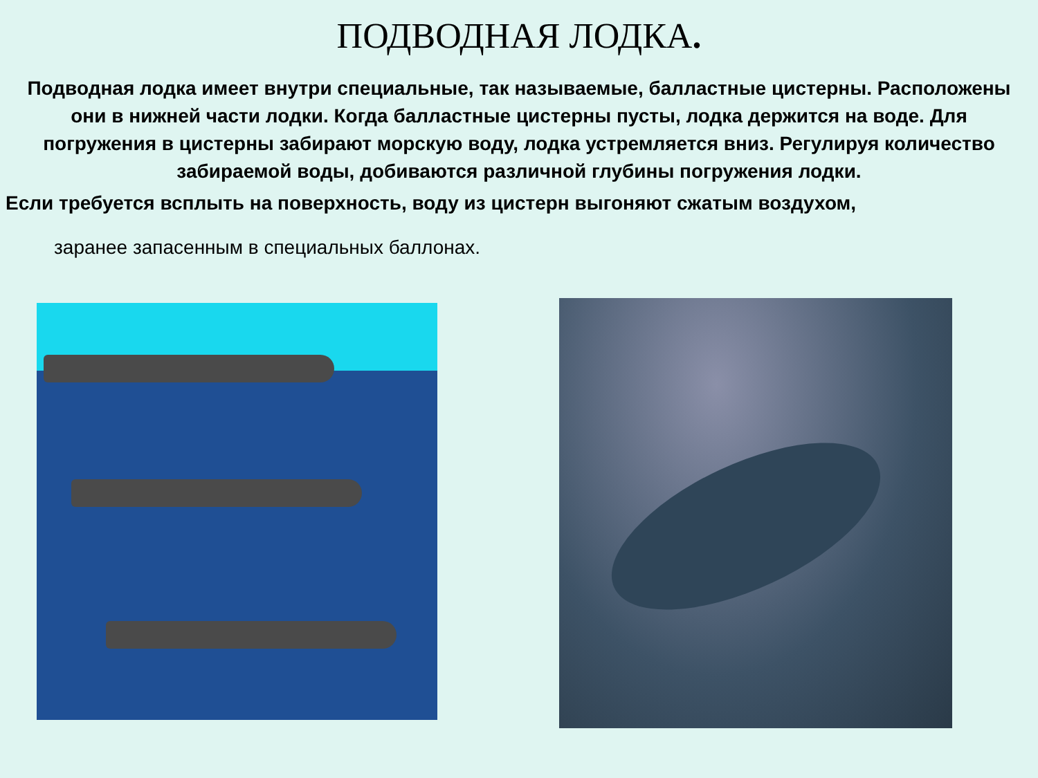ПОДВОДНАЯ ЛОДКА.
Подводная лодка имеет внутри специальные, так называемые, балластные цистерны. Расположены они в нижней части лодки. Когда балластные цистерны пусты, лодка держится на воде. Для погружения в цистерны забирают морскую воду, лодка устремляется вниз. Регулируя количество забираемой воды, добиваются различной глубины погружения лодки.
Если требуется всплыть на поверхность, воду из цистерн выгоняют сжатым воздухом,
заранее запасенным в специальных баллонах.